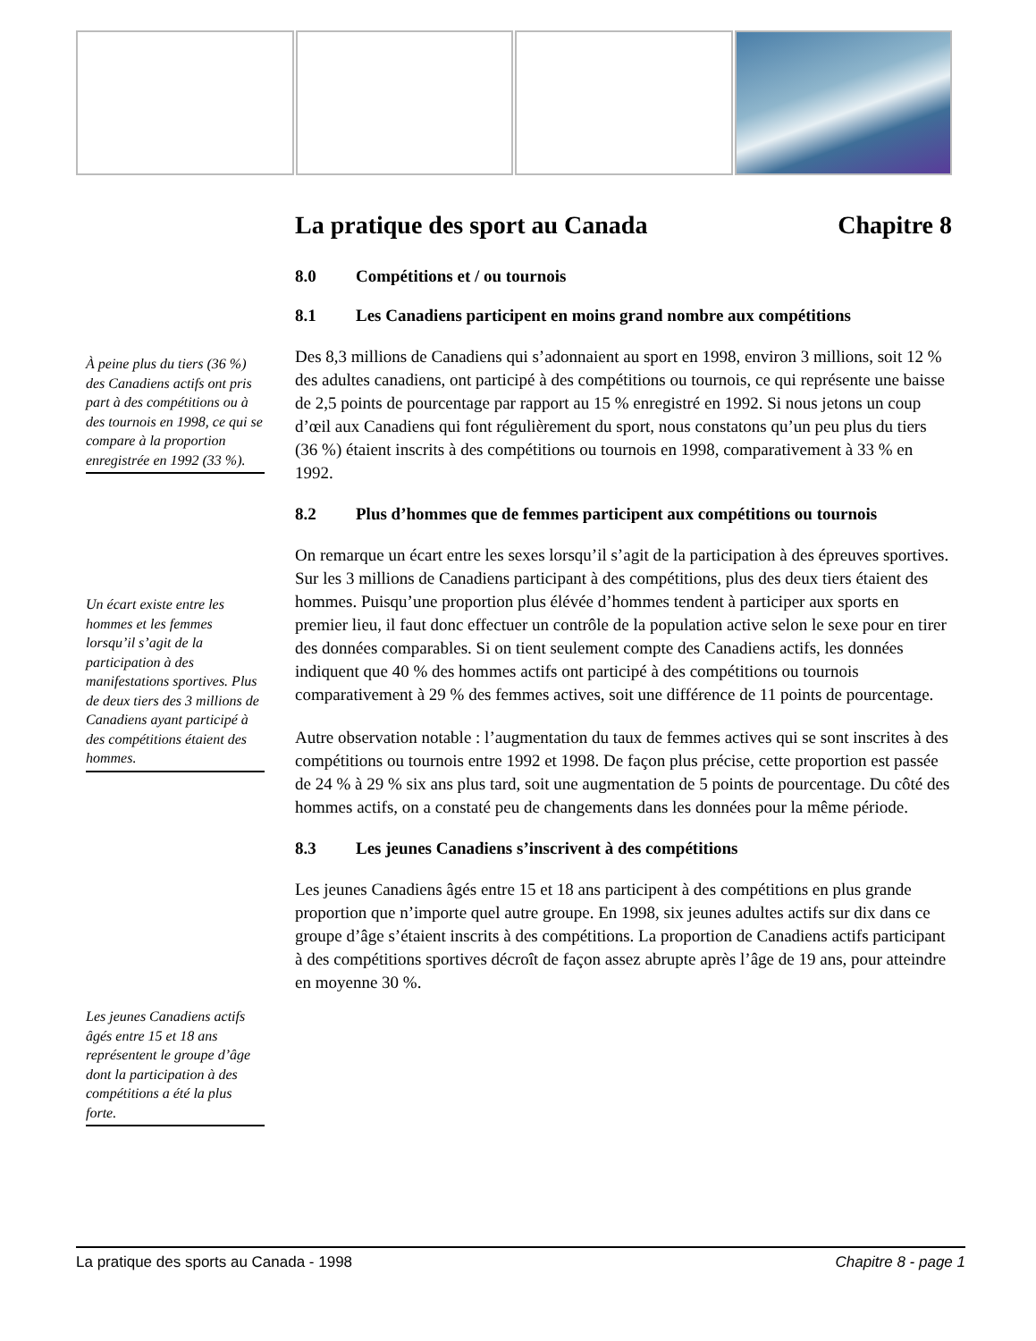À peine plus du tiers (36 %) des Canadiens actifs ont pris part à des compétitions ou à des tournois en 1998, ce qui se compare à la proportion enregistrée en 1992 (33 %).
Un écart existe entre les hommes et les femmes lorsqu’il s’agit de la participation à des manifestations sportives. Plus de deux tiers des 3 millions de Canadiens ayant participé à des compétitions étaient des hommes.
Les jeunes Canadiens actifs âgés entre 15 et 18 ans représentent le groupe d’âge dont la participation à des compétitions a été la plus forte.
La pratique des sport au Canada Chapitre 8
8.0 Compétitions et / ou tournois
8.1 Les Canadiens participent en moins grand nombre aux compétitions
Des 8,3 millions de Canadiens qui s’adonnaient au sport en 1998, environ 3 millions, soit 12 % des adultes canadiens, ont participé à des compétitions ou tournois, ce qui représente une baisse de 2,5 points de pourcentage par rapport au 15 % enregistré en 1992. Si nous jetons un coup d’œil aux Canadiens qui font régulièrement du sport, nous constatons qu’un peu plus du tiers (36 %) étaient inscrits à des compétitions ou tournois en 1998, comparativement à 33 % en 1992.
8.2 Plus d’hommes que de femmes participent aux compétitions ou tournois
On remarque un écart entre les sexes lorsqu’il s’agit de la participation à des épreuves sportives. Sur les 3 millions de Canadiens participant à des compétitions, plus des deux tiers étaient des hommes. Puisqu’une proportion plus élévée d’hommes tendent à participer aux sports en premier lieu, il faut donc effectuer un contrôle de la population active selon le sexe pour en tirer des données comparables. Si on tient seulement compte des Canadiens actifs, les données indiquent que 40 % des hommes actifs ont participé à des compétitions ou tournois comparativement à 29 % des femmes actives, soit une différence de 11 points de pourcentage.
Autre observation notable : l’augmentation du taux de femmes actives qui se sont inscrites à des compétitions ou tournois entre 1992 et 1998. De façon plus précise, cette proportion est passée de 24 % à 29 % six ans plus tard, soit une augmentation de 5 points de pourcentage. Du côté des hommes actifs, on a constaté peu de changements dans les données pour la même période.
8.3 Les jeunes Canadiens s’inscrivent à des compétitions
Les jeunes Canadiens âgés entre 15 et 18 ans participent à des compétitions en plus grande proportion que n’importe quel autre groupe. En 1998, six jeunes adultes actifs sur dix dans ce groupe d’âge s’étaient inscrits à des compétitions. La proportion de Canadiens actifs participant à des compétitions sportives décroît de façon assez abrupte après l’âge de 19 ans, pour atteindre en moyenne 30 %.
La pratique des sports au Canada - 1998 Chapitre 8 - page 1